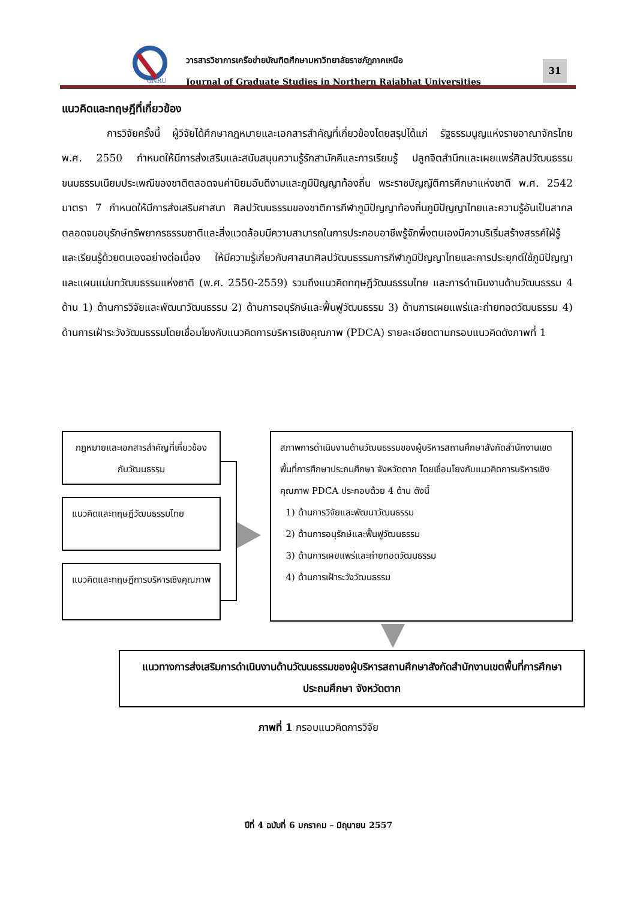GNRU
วารสารวิชาการเครือข่ายบัณฑิตศึกษามหาวิทยาลัยราชภัฏภาคเหนือ
Journal of Graduate Studies in Northern Rajabhat Universities
31
แนวคิดและทฤษฎีที่เกี่ยวข้อง
การวิจัยครั้งนี้ ผู้วิจัยได้ศึกษากฎหมายและเอกสารสำคัญที่เกี่ยวข้องโดยสรุปได้แก่ รัฐธรรมนูญแห่งราชอาณาจักรไทย พ.ศ. 2550 กำหนดให้มีการส่งเสริมและสนับสนุนความรู้รักสามัคคีและการเรียนรู้ ปลูกจิตสำนึกและเผยแพร่ศิลปวัฒนธรรม ขนบธรรมเนียมประเพณีของชาติตลอดจนค่านิยมอันดีงามและภูมิปัญญาท้องถิ่น พระราชบัญญัติการศึกษาแห่งชาติ พ.ศ. 2542 มาตรา 7 กำหนดให้มีการส่งเสริมศาสนา ศิลปวัฒนธรรมของชาติการกีฬาภูมิปัญญาท้องถิ่นภูมิปัญญาไทยและความรู้อันเป็นสากลตลอดจนอนุรักษ์ทรัพยากรธรรมชาติและสิ่งแวดล้อมมีความสามารถในการประกอบอาชีพรู้จักพึ่งตนเองมีความริเริ่มสร้างสรรค์ใฝ่รู้และเรียนรู้ด้วยตนเองอย่างต่อเนื่อง ให้มีความรู้เกี่ยวกับศาสนาศิลปวัฒนธรรมการกีฬาภูมิปัญญาไทยและการประยุกต์ใช้ภูมิปัญญา และแผนแม่บทวัฒนธรรมแห่งชาติ (พ.ศ. 2550-2559) รวมถึงแนวคิดทฤษฎีวัฒนธรรมไทย และการดำเนินงานด้านวัฒนธรรม 4 ด้าน 1) ด้านการวิจัยและพัฒนาวัฒนธรรม 2) ด้านการอนุรักษ์และฟื้นฟูวัฒนธรรม 3) ด้านการเผยแพร่และถ่ายทอดวัฒนธรรม 4) ด้านการเฝ้าระวังวัฒนธรรมโดยเชื่อมโยงกับแนวคิดการบริหารเชิงคุณภาพ (PDCA) รายละเอียดตามกรอบแนวคิดดังภาพที่ 1
กฎหมายและเอกสารสำคัญที่เกี่ยวข้องกับวัฒนธรรม
แนวคิดและทฤษฎีวัฒนธรรมไทย
แนวคิดและทฤษฎีการบริหารเชิงคุณภาพ
สภาพการดำเนินงานด้านวัฒนธรรมของผู้บริหารสถานศึกษาสังกัดสำนักงานเขตพื้นที่การศึกษาประถมศึกษา จังหวัดตาก โดยเชื่อมโยงกับแนวคิดการบริหารเชิงคุณภาพ PDCA ประกอบด้วย 4 ด้าน ดังนี้
1) ด้านการวิจัยและพัฒนาวัฒนธรรม
2) ด้านการอนุรักษ์และฟื้นฟูวัฒนธรรม
3) ด้านการเผยแพร่และถ่ายทอดวัฒนธรรม
4) ด้านการเฝ้าระวังวัฒนธรรม
แนวทางการส่งเสริมการดำเนินงานด้านวัฒนธรรมของผู้บริหารสถานศึกษาสังกัดสำนักงานเขตพื้นที่การศึกษาประถมศึกษา จังหวัดตาก
ภาพที่ 1 กรอบแนวคิดการวิจัย
ปีที่ 4 ฉบับที่ 6 มกราคม – มิถุนายน 2557